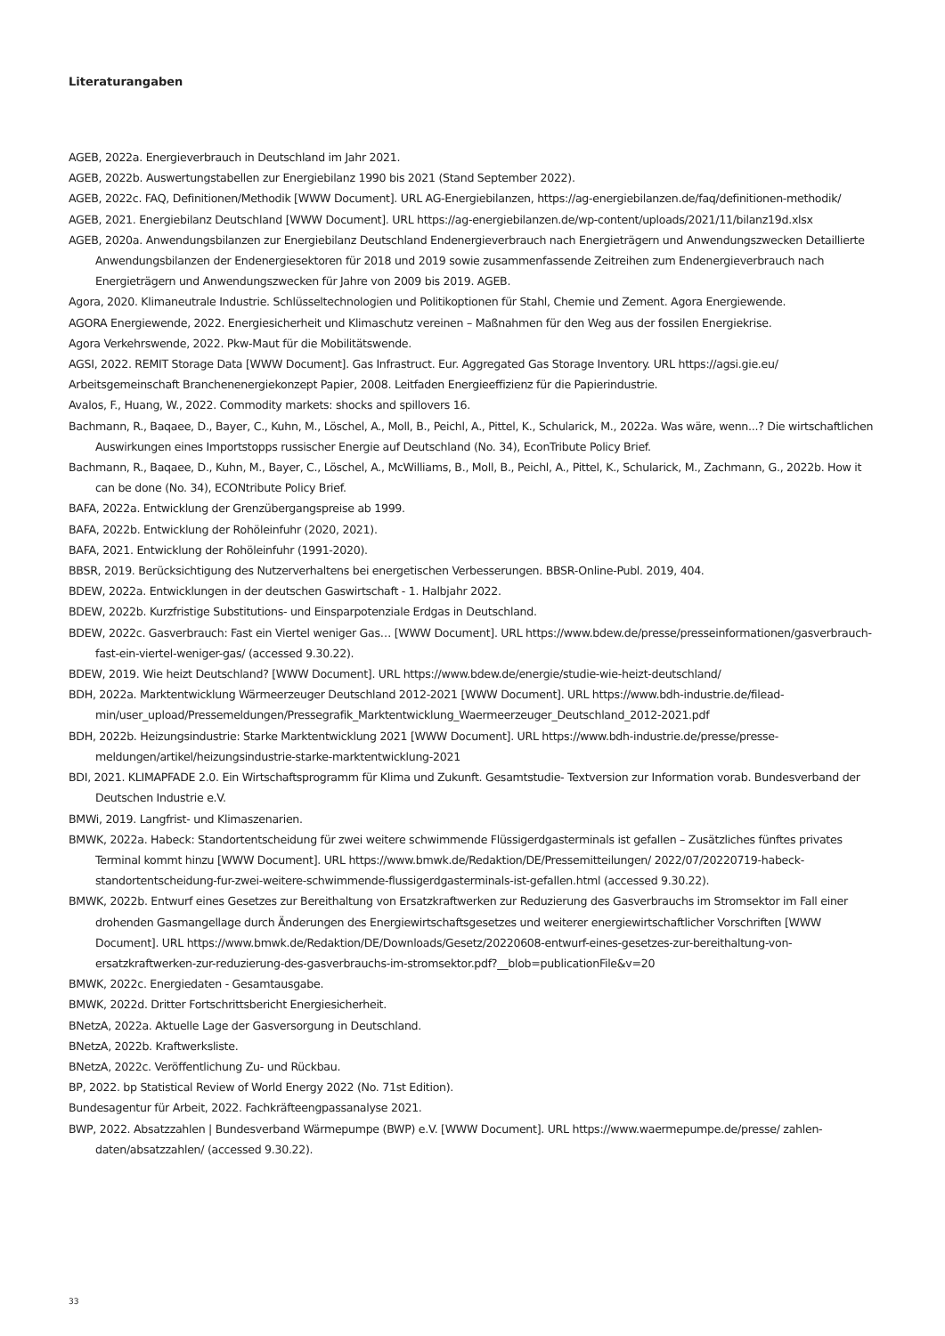Literaturangaben
AGEB, 2022a. Energieverbrauch in Deutschland im Jahr 2021.
AGEB, 2022b. Auswertungstabellen zur Energiebilanz 1990 bis 2021 (Stand September 2022).
AGEB, 2022c. FAQ, Definitionen/Methodik [WWW Document]. URL AG-Energiebilanzen, https://ag-energiebilanzen.de/faq/definitio­nen-methodik/
AGEB, 2021. Energiebilanz Deutschland [WWW Document]. URL https://ag-energiebilanzen.de/wp-content/uploads/2021/11/bi­lanz19d.xlsx
AGEB, 2020a. Anwendungsbilanzen zur Energiebilanz Deutschland Endenergieverbrauch nach Energieträgern und Anwendungszwe­cken Detaillierte Anwendungsbilanzen der Endenergiesektoren für 2018 und 2019 sowie zusammenfassende Zeitreihen zum En­denergieverbrauch nach Energieträgern und Anwendungszwecken für Jahre von 2009 bis 2019. AGEB.
Agora, 2020. Klimaneutrale Industrie. Schlüsseltechnologien und Politikoptionen für Stahl, Chemie und Zement. Agora Energiewende.
AGORA Energiewende, 2022. Energiesicherheit und Klimaschutz vereinen – Maßnahmen für den Weg aus der fossilen Energiekrise.
Agora Verkehrswende, 2022. Pkw-Maut für die Mobilitätswende.
AGSI, 2022. REMIT Storage Data [WWW Document]. Gas Infrastruct. Eur. Aggregated Gas Storage Inventory. URL https://agsi.gie.eu/
Arbeitsgemeinschaft Branchenenergiekonzept Papier, 2008. Leitfaden Energieeffizienz für die Papierindustrie.
Avalos, F., Huang, W., 2022. Commodity markets: shocks and spillovers 16.
Bachmann, R., Baqaee, D., Bayer, C., Kuhn, M., Löschel, A., Moll, B., Peichl, A., Pittel, K., Schularick, M., 2022a. Was wäre, wenn...? Die wirtschaftlichen Auswirkungen eines Importstopps russischer Energie auf Deutschland (No. 34), EconTribute Policy Brief.
Bachmann, R., Baqaee, D., Kuhn, M., Bayer, C., Löschel, A., McWilliams, B., Moll, B., Peichl, A., Pittel, K., Schularick, M., Zachmann, G., 2022b. How it can be done (No. 34), ECONtribute Policy Brief.
BAFA, 2022a. Entwicklung der Grenzübergangspreise ab 1999.
BAFA, 2022b. Entwicklung der Rohöleinfuhr (2020, 2021).
BAFA, 2021. Entwicklung der Rohöleinfuhr (1991-2020).
BBSR, 2019. Berücksichtigung des Nutzerverhaltens bei energetischen Verbesserungen. BBSR-Online-Publ. 2019, 404.
BDEW, 2022a. Entwicklungen in der deutschen Gaswirtschaft - 1. Halbjahr 2022.
BDEW, 2022b. Kurzfristige Substitutions- und Einsparpotenziale Erdgas in Deutschland.
BDEW, 2022c. Gasverbrauch: Fast ein Viertel weniger Gas… [WWW Document]. URL https://www.bdew.de/presse/presseinformatio­nen/gasverbrauch-fast-ein-viertel-weniger-gas/ (accessed 9.30.22).
BDEW, 2019. Wie heizt Deutschland? [WWW Document]. URL https://www.bdew.de/energie/studie-wie-heizt-deutschland/
BDH, 2022a. Marktentwicklung Wärmeerzeuger Deutschland 2012-2021 [WWW Document]. URL https://www.bdh-industrie.de/filead­min/user_upload/Pressemeldungen/Pressegrafik_Marktentwicklung_Waermeerzeuger_Deutschland_2012-2021.pdf
BDH, 2022b. Heizungsindustrie: Starke Marktentwicklung 2021 [WWW Document]. URL https://www.bdh-industrie.de/presse/presse­meldungen/artikel/heizungsindustrie-starke-marktentwicklung-2021
BDI, 2021. KLIMAPFADE 2.0. Ein Wirtschaftsprogramm für Klima und Zukunft. Gesamtstudie- Textversion zur Information vorab. Bun­desverband der Deutschen Industrie e.V.
BMWi, 2019. Langfrist- und Klimaszenarien.
BMWK, 2022a. Habeck: Standortentscheidung für zwei weitere schwimmende Flüssigerdgasterminals ist gefallen – Zusätzliches fünf­tes privates Terminal kommt hinzu [WWW Document]. URL https://www.bmwk.de/Redaktion/DE/Pressemitteilungen/ 2022/07/20220719-habeck-standortentscheidung-fur-zwei-weitere-schwimmende-flussigerdgasterminals-ist-gefallen.html (ac­cessed 9.30.22).
BMWK, 2022b. Entwurf eines Gesetzes zur Bereithaltung von Ersatzkraftwerken zur Reduzierung des Gasverbrauchs im Stromsektor im Fall einer drohenden Gasmangellage durch Änderungen des Energiewirtschaftsgesetzes und weiterer energiewirtschaftlicher Vorschriften [WWW Document]. URL https://www.bmwk.de/Redaktion/DE/Downloads/Gesetz/20220608-entwurf-eines-geset­zes-zur-bereithaltung-von-ersatzkraftwerken-zur-reduzierung-des-gasverbrauchs-im-stromsektor.pdf?__blob=publicationFi­le&v=20
BMWK, 2022c. Energiedaten - Gesamtausgabe.
BMWK, 2022d. Dritter Fortschrittsbericht Energiesicherheit.
BNetzA, 2022a. Aktuelle Lage der Gasversorgung in Deutschland.
BNetzA, 2022b. Kraftwerksliste.
BNetzA, 2022c. Veröffentlichung Zu- und Rückbau.
BP, 2022. bp Statistical Review of World Energy 2022 (No. 71st Edition).
Bundesagentur für Arbeit, 2022. Fachkräfteengpassanalyse 2021.
BWP, 2022. Absatzzahlen | Bundesverband Wärmepumpe (BWP) e.V. [WWW Document]. URL https://www.waermepumpe.de/presse/ zahlen-daten/absatzzahlen/ (accessed 9.30.22).
33